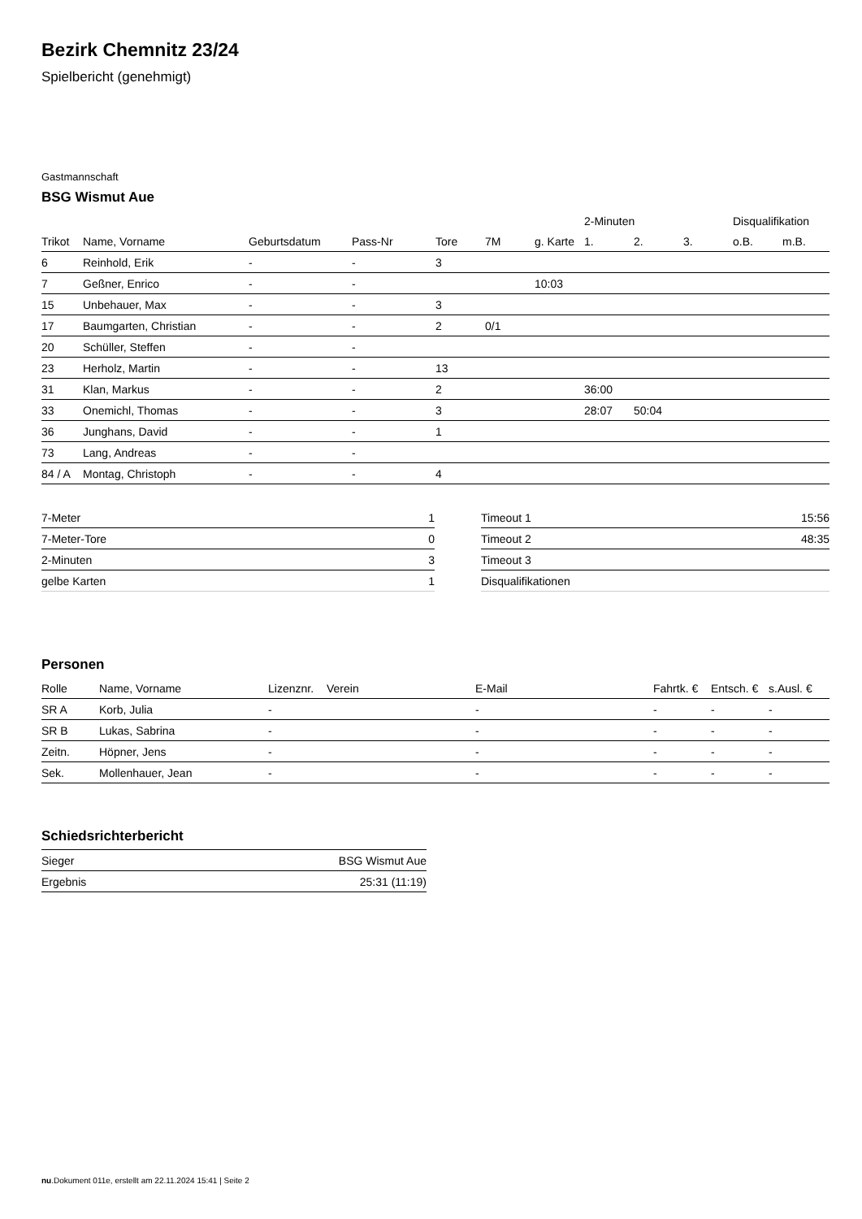Bezirk Chemnitz 23/24
Spielbericht (genehmigt)
Gastmannschaft
BSG Wismut Aue
| | | | | | | | 2-Minuten | | | Disqualifikation | |
| --- | --- | --- | --- | --- | --- | --- | --- | --- | --- | --- | --- |
| Trikot | Name, Vorname | Geburtsdatum | Pass-Nr | Tore | 7M | g. Karte | 1. | 2. | 3. | o.B. | m.B. |
| 6 | Reinhold, Erik | - | - | 3 | | | | | | | |
| 7 | Geßner, Enrico | - | - | | | 10:03 | | | | | |
| 15 | Unbehauer, Max | - | - | 3 | | | | | | | |
| 17 | Baumgarten, Christian | - | - | 2 | 0/1 | | | | | | |
| 20 | Schüller, Steffen | - | - | | | | | | | | |
| 23 | Herholz, Martin | - | - | 13 | | | | | | | |
| 31 | Klan, Markus | - | - | 2 | | | 36:00 | | | | |
| 33 | Onemichl, Thomas | - | - | 3 | | | 28:07 | 50:04 | | | |
| 36 | Junghans, David | - | - | 1 | | | | | | | |
| 73 | Lang, Andreas | - | - | | | | | | | | |
| 84 / A | Montag, Christoph | - | - | 4 | | | | | | | |
| 7-Meter | 1 |
| 7-Meter-Tore | 0 |
| 2-Minuten | 3 |
| gelbe Karten | 1 |
| Timeout 1 | 15:56 |
| Timeout 2 | 48:35 |
| Timeout 3 | |
| Disqualifikationen | |
Personen
| Rolle | Name, Vorname | Lizenznr. | Verein | E-Mail | Fahrtk. € | Entsch. € | s.Ausl. € |
| --- | --- | --- | --- | --- | --- | --- | --- |
| SR A | Korb, Julia | - | | - | - | - | - |
| SR B | Lukas, Sabrina | - | | - | - | - | - |
| Zeitn. | Höpner, Jens | - | | - | - | - | - |
| Sek. | Mollenhauer, Jean | - | | - | - | - | - |
Schiedsrichterbericht
| Sieger | BSG Wismut Aue |
| Ergebnis | 25:31 (11:19) |
nu.Dokument 011e, erstellt am 22.11.2024 15:41 | Seite 2